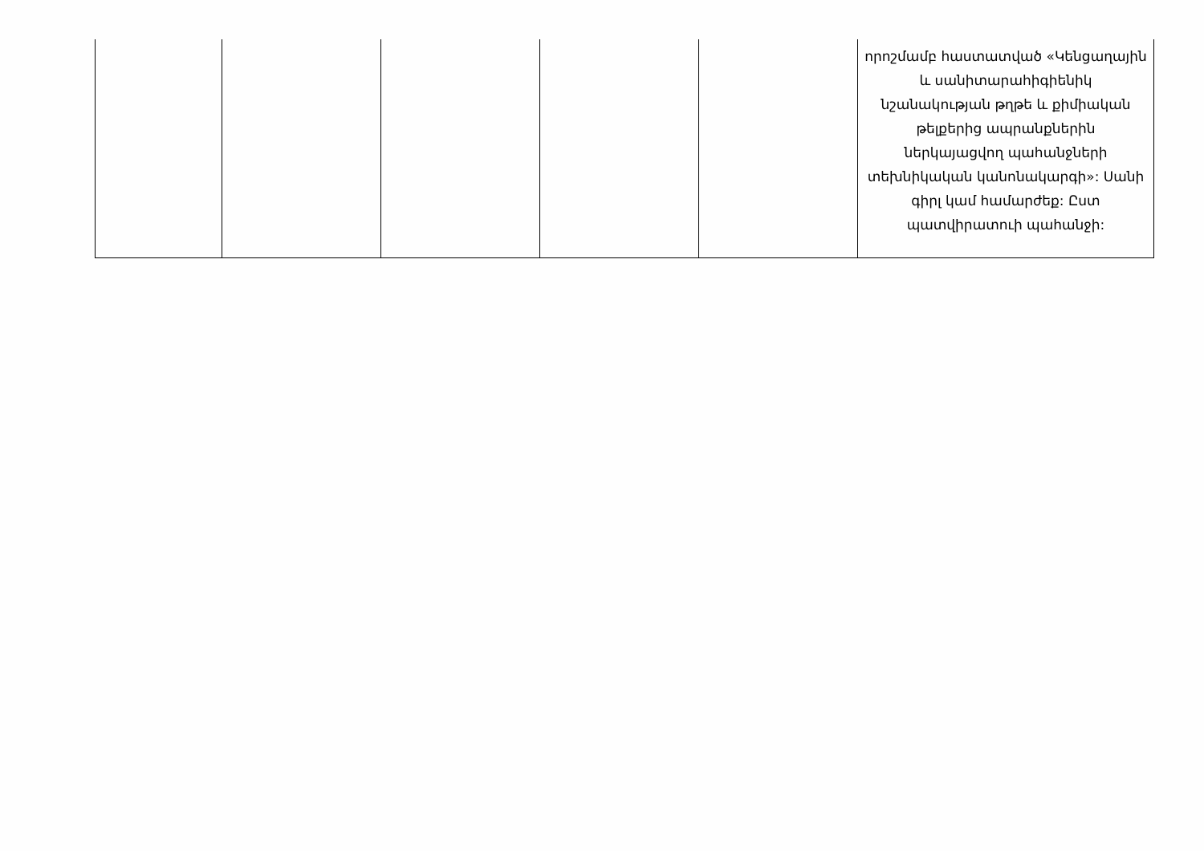| | | | | | որոշմամբ հաստատված «Կենցաղային և սանիտարահիգիենիկ նշանակության թղթե և քիմիական թելքերից ապրանքներին ներկայացվող պահանջների տեխնիկական կանոնակարգի»: Սանի գիրլ կամ համարժեք: Ըստ պատվիրատուի պահանջի: |